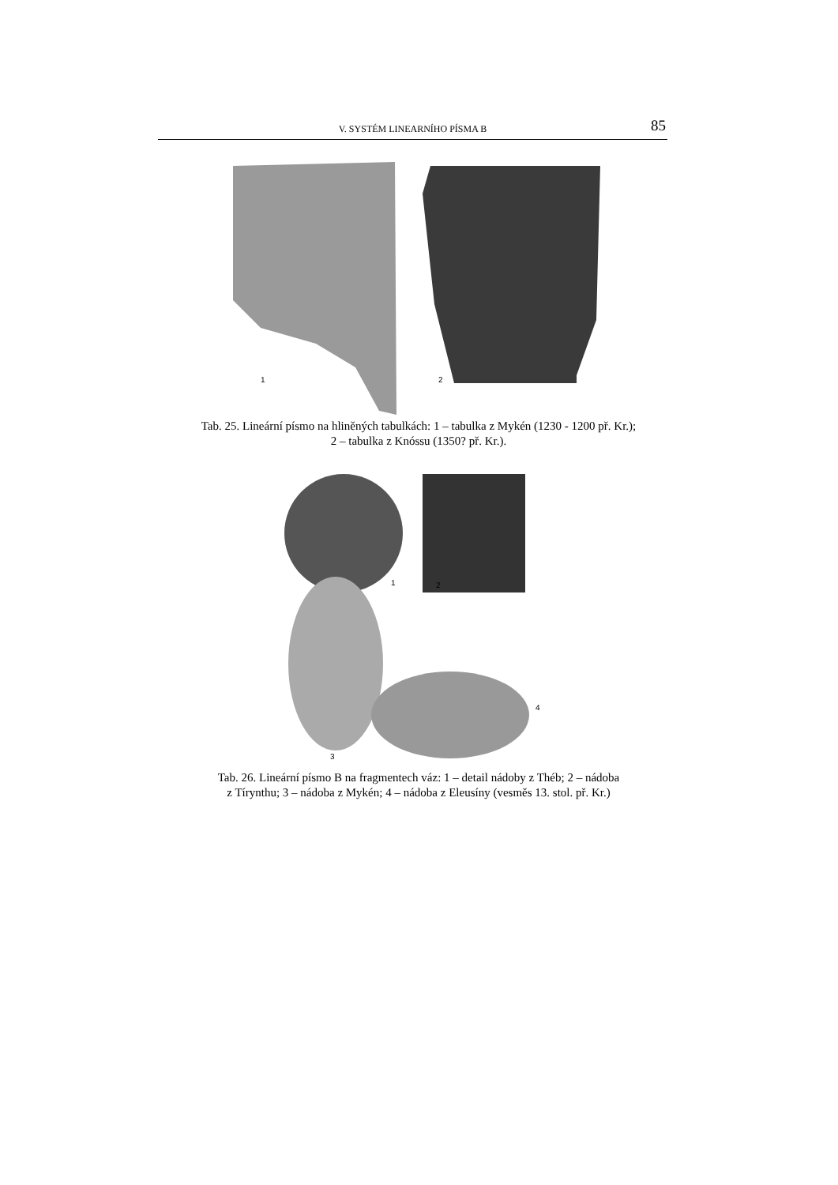V. SYSTÉM LINEARNÍHO PÍSMA B 85
1 2
Tab. 25. Lineární písmo na hliněných tabulkách: 1 – tabulka z Mykén (1230 - 1200 př. Kr.);
2 – tabulka z Knóssu (1350? př. Kr.).
1 2
3
4
Tab. 26. Lineární písmo B na fragmentech váz: 1 – detail nádoby z Théb; 2 – nádoba
z Tírynthu; 3 – nádoba z Mykén; 4 – nádoba z Eleusíny (vesměs 13. stol. př. Kr.)